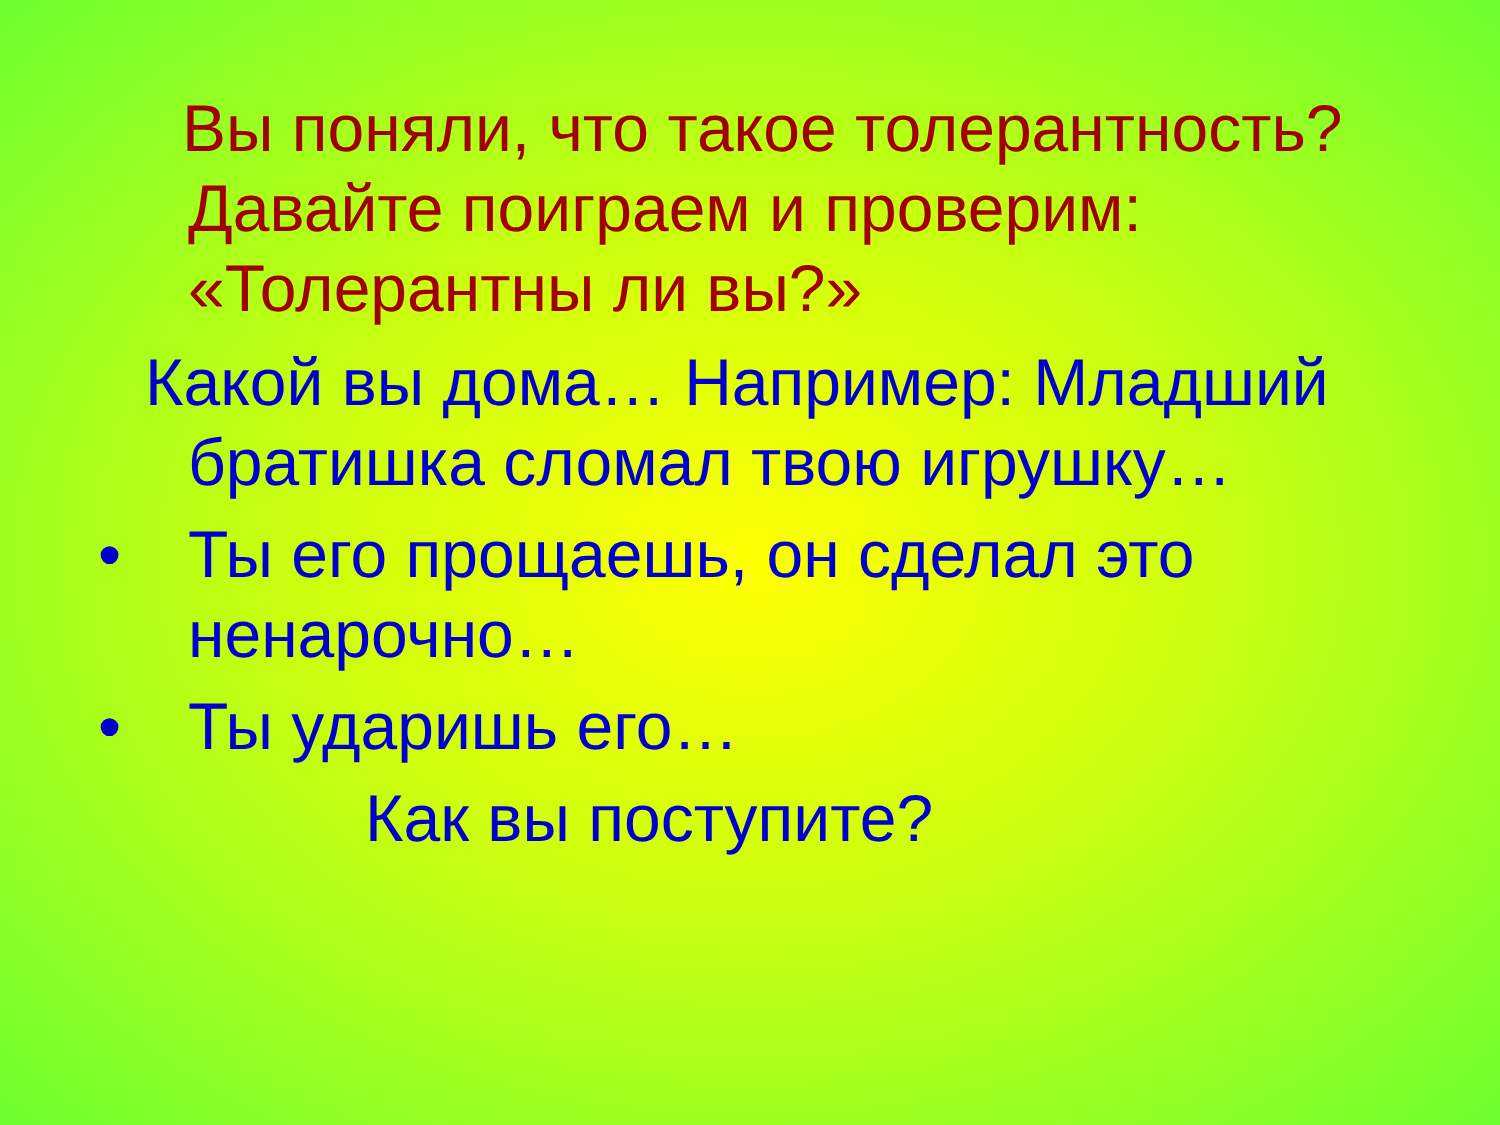Вы поняли, что такое толерантность?
Давайте поиграем и проверим:
«Толерантны ли вы?»
Какой вы дома… Например: Младший
братишка сломал твою игрушку…
• Ты его прощаешь, он сделал это
ненарочно…
• Ты ударишь его…
Как вы поступите?